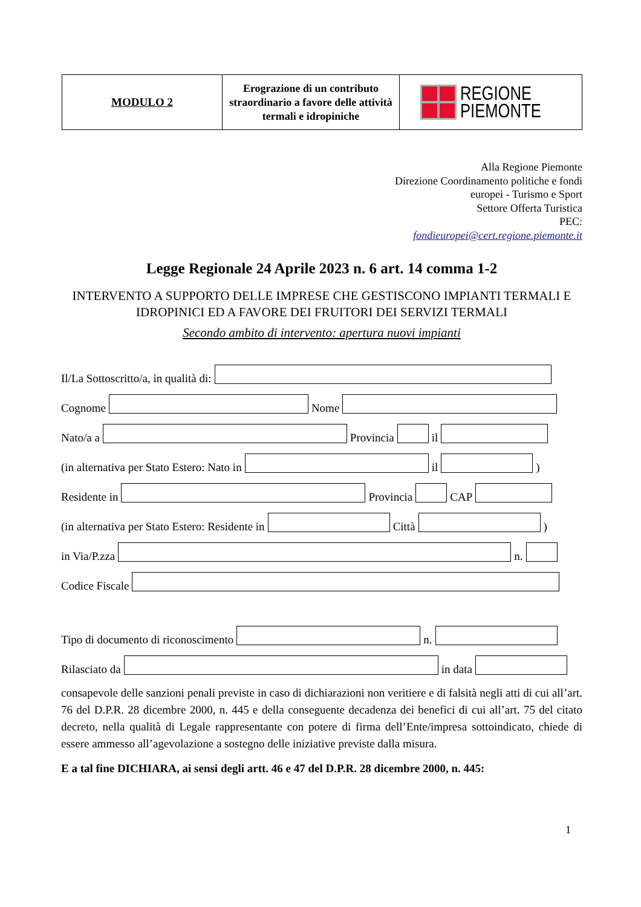| MODULO 2 | Erograzione di un contributo straordinario a favore delle attività termali e idropiniche | REGIONE PIEMONTE |
Alla Regione Piemonte
Direzione Coordinamento politiche e fondi
europei - Turismo e Sport
Settore Offerta Turistica
PEC:
fondieuropei@cert.regione.piemonte.it
Legge Regionale 24 Aprile 2023 n. 6 art. 14 comma 1-2
INTERVENTO A SUPPORTO DELLE IMPRESE CHE GESTISCONO IMPIANTI TERMALI E IDROPINICI ED A FAVORE DEI FRUITORI DEI SERVIZI TERMALI
Secondo ambito di intervento: apertura nuovi impianti
Il/La Sottoscritto/a, in qualità di:
Cognome Nome
Nato/a a Provincia il
(in alternativa per Stato Estero: Nato in il )
Residente in Provincia CAP
(in alternativa per Stato Estero: Residente in Città )
in Via/P.zza n.
Codice Fiscale
Tipo di documento di riconoscimento n.
Rilasciato da in data
consapevole delle sanzioni penali previste in caso di dichiarazioni non veritiere e di falsità negli atti di cui all’art. 76 del D.P.R. 28 dicembre 2000, n. 445 e della conseguente decadenza dei benefici di cui all’art. 75 del citato decreto, nella qualità di Legale rappresentante con potere di firma dell’Ente/impresa sottoindicato, chiede di essere ammesso all’agevolazione a sostegno delle iniziative previste dalla misura.
E a tal fine DICHIARA, ai sensi degli artt. 46 e 47 del D.P.R. 28 dicembre 2000, n. 445:
1